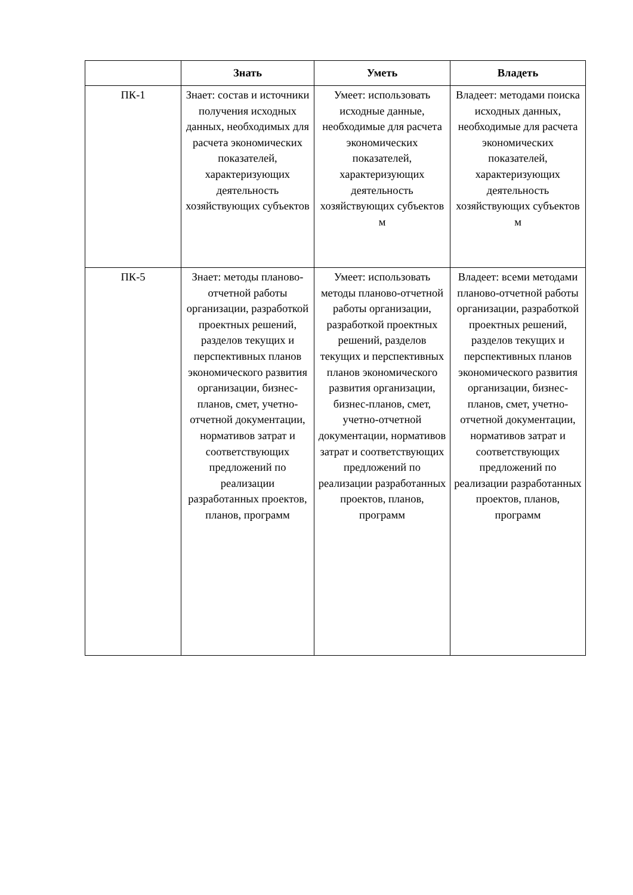| | Знать | Уметь | Владеть |
| --- | --- | --- | --- |
| ПК-1 | Знает: состав и источники получения исходных данных, необходимых для расчета экономических показателей, характеризующих деятельность хозяйствующих субъектов | Умеет: использовать исходные данные, необходимые для расчета экономических показателей, характеризующих деятельность хозяйствующих субъектов м | Владеет: методами поиска исходных данных, необходимые для расчета экономических показателей, характеризующих деятельность хозяйствующих субъектов м |
| ПК-5 | Знает: методы планово-отчетной работы организации, разработкой проектных решений, разделов текущих и перспективных планов экономического развития организации, бизнес-планов, смет, учетно-отчетной документации, нормативов затрат и соответствующих предложений по реализации разработанных проектов, планов, программ | Умеет: использовать методы планово-отчетной работы организации, разработкой проектных решений, разделов текущих и перспективных планов экономического развития организации, бизнес-планов, смет, учетно-отчетной документации, нормативов затрат и соответствующих предложений по реализации разработанных проектов, планов, программ | Владеет: всеми методами планово-отчетной работы организации, разработкой проектных решений, разделов текущих и перспективных планов экономического развития организации, бизнес-планов, смет, учетно-отчетной документации, нормативов затрат и соответствующих предложений по реализации разработанных проектов, планов, программ |